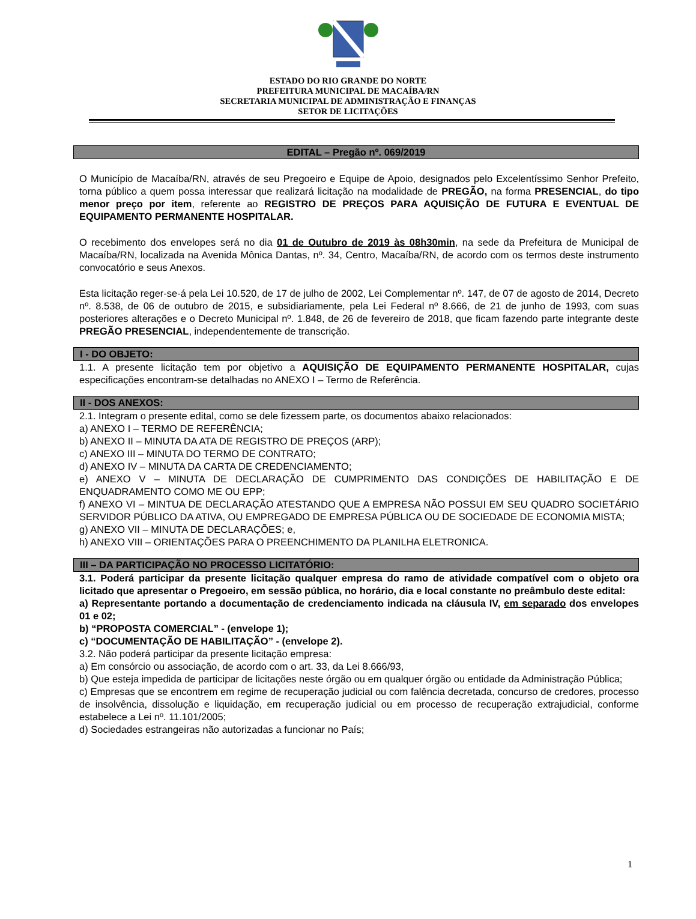ESTADO DO RIO GRANDE DO NORTE
PREFEITURA MUNICIPAL DE MACAÍBA/RN
SECRETARIA MUNICIPAL DE ADMINISTRAÇÃO E FINANÇAS
SETOR DE LICITAÇÕES
EDITAL – Pregão nº. 069/2019
O Município de Macaíba/RN, através de seu Pregoeiro e Equipe de Apoio, designados pelo Excelentíssimo Senhor Prefeito, torna público a quem possa interessar que realizará licitação na modalidade de PREGÃO, na forma PRESENCIAL, do tipo menor preço por item, referente ao REGISTRO DE PREÇOS PARA AQUISIÇÃO DE FUTURA E EVENTUAL DE EQUIPAMENTO PERMANENTE HOSPITALAR.
O recebimento dos envelopes será no dia 01 de Outubro de 2019 às 08h30min, na sede da Prefeitura de Municipal de Macaíba/RN, localizada na Avenida Mônica Dantas, nº. 34, Centro, Macaíba/RN, de acordo com os termos deste instrumento convocatório e seus Anexos.
Esta licitação reger-se-á pela Lei 10.520, de 17 de julho de 2002, Lei Complementar nº. 147, de 07 de agosto de 2014, Decreto nº. 8.538, de 06 de outubro de 2015, e subsidiariamente, pela Lei Federal nº 8.666, de 21 de junho de 1993, com suas posteriores alterações e o Decreto Municipal nº. 1.848, de 26 de fevereiro de 2018, que ficam fazendo parte integrante deste PREGÃO PRESENCIAL, independentemente de transcrição.
I - DO OBJETO:
1.1. A presente licitação tem por objetivo a AQUISIÇÃO DE EQUIPAMENTO PERMANENTE HOSPITALAR, cujas especificações encontram-se detalhadas no ANEXO I – Termo de Referência.
II - DOS ANEXOS:
2.1. Integram o presente edital, como se dele fizessem parte, os documentos abaixo relacionados:
a) ANEXO I – TERMO DE REFERÊNCIA;
b) ANEXO II – MINUTA DA ATA DE REGISTRO DE PREÇOS (ARP);
c) ANEXO III – MINUTA DO TERMO DE CONTRATO;
d) ANEXO IV – MINUTA DA CARTA DE CREDENCIAMENTO;
e) ANEXO V – MINUTA DE DECLARAÇÃO DE CUMPRIMENTO DAS CONDIÇÕES DE HABILITAÇÃO E DE ENQUADRAMENTO COMO ME OU EPP;
f) ANEXO VI – MINTUA DE DECLARAÇÃO ATESTANDO QUE A EMPRESA NÃO POSSUI EM SEU QUADRO SOCIETÁRIO SERVIDOR PÚBLICO DA ATIVA, OU EMPREGADO DE EMPRESA PÚBLICA OU DE SOCIEDADE DE ECONOMIA MISTA;
g) ANEXO VII – MINUTA DE DECLARAÇÕES; e,
h) ANEXO VIII – ORIENTAÇÕES PARA O PREENCHIMENTO DA PLANILHA ELETRONICA.
III – DA PARTICIPAÇÃO NO PROCESSO LICITATÓRIO:
3.1. Poderá participar da presente licitação qualquer empresa do ramo de atividade compatível com o objeto ora licitado que apresentar o Pregoeiro, em sessão pública, no horário, dia e local constante no preâmbulo deste edital:
a) Representante portando a documentação de credenciamento indicada na cláusula IV, em separado dos envelopes 01 e 02;
b) “PROPOSTA COMERCIAL” - (envelope 1);
c) “DOCUMENTAÇÃO DE HABILITAÇÃO” - (envelope 2).
3.2. Não poderá participar da presente licitação empresa:
a) Em consórcio ou associação, de acordo com o art. 33, da Lei 8.666/93,
b) Que esteja impedida de participar de licitações neste órgão ou em qualquer órgão ou entidade da Administração Pública;
c) Empresas que se encontrem em regime de recuperação judicial ou com falência decretada, concurso de credores, processo de insolvência, dissolução e liquidação, em recuperação judicial ou em processo de recuperação extrajudicial, conforme estabelece a Lei nº. 11.101/2005;
d) Sociedades estrangeiras não autorizadas a funcionar no País;
1